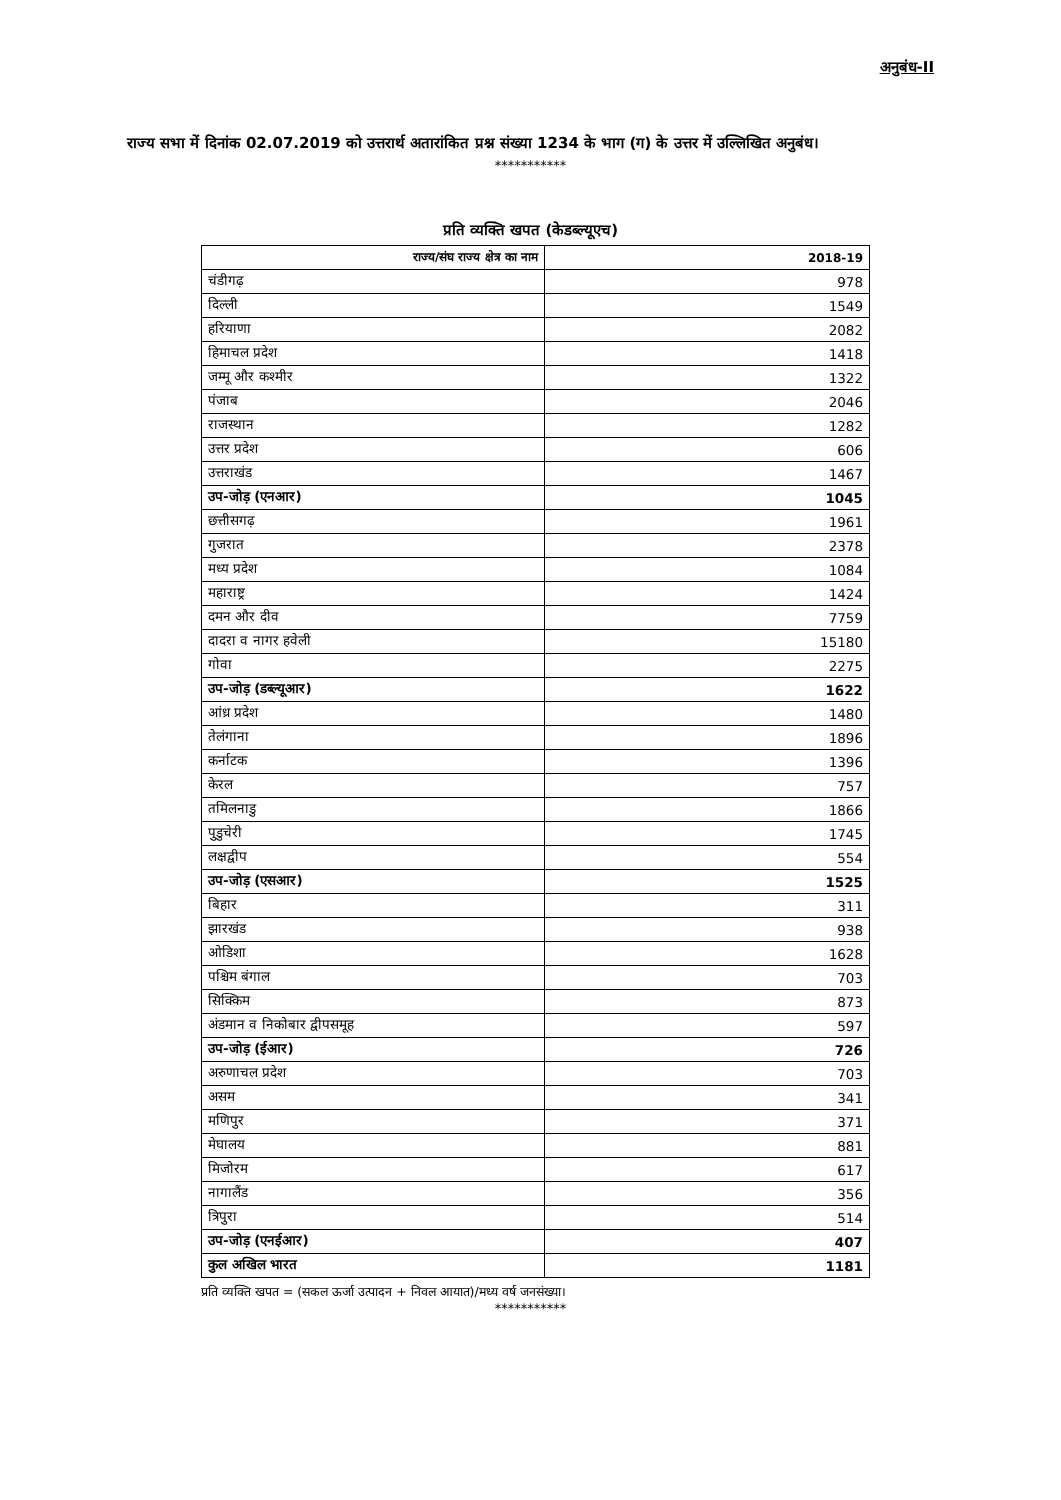अनुबंध-II
राज्य सभा में दिनांक 02.07.2019 को उत्तरार्थ अतारांकित प्रश्न संख्या 1234 के भाग (ग) के उत्तर में उल्लिखित अनुबंध।
***********
प्रति व्यक्ति खपत (केडब्ल्यूएच)
| राज्य/संघ राज्य क्षेत्र का नाम | 2018-19 |
| --- | --- |
| चंडीगढ़ | 978 |
| दिल्ली | 1549 |
| हरियाणा | 2082 |
| हिमाचल प्रदेश | 1418 |
| जम्मू और कश्मीर | 1322 |
| पंजाब | 2046 |
| राजस्थान | 1282 |
| उत्तर प्रदेश | 606 |
| उत्तराखंड | 1467 |
| उप-जोड़ (एनआर) | 1045 |
| छत्तीसगढ़ | 1961 |
| गुजरात | 2378 |
| मध्य प्रदेश | 1084 |
| महाराष्ट्र | 1424 |
| दमन और दीव | 7759 |
| दादरा व नागर हवेली | 15180 |
| गोवा | 2275 |
| उप-जोड़ (डब्ल्यूआर) | 1622 |
| आंध्र प्रदेश | 1480 |
| तेलंगाना | 1896 |
| कर्नाटक | 1396 |
| केरल | 757 |
| तमिलनाडु | 1866 |
| पुडुचेरी | 1745 |
| लक्षद्वीप | 554 |
| उप-जोड़ (एसआर) | 1525 |
| बिहार | 311 |
| झारखंड | 938 |
| ओडिशा | 1628 |
| पश्चिम बंगाल | 703 |
| सिक्किम | 873 |
| अंडमान व निकोबार द्वीपसमूह | 597 |
| उप-जोड़ (ईआर) | 726 |
| अरुणाचल प्रदेश | 703 |
| असम | 341 |
| मणिपुर | 371 |
| मेघालय | 881 |
| मिजोरम | 617 |
| नागालैंड | 356 |
| त्रिपुरा | 514 |
| उप-जोड़ (एनईआर) | 407 |
| कुल अखिल भारत | 1181 |
प्रति व्यक्ति खपत = (सकल ऊर्जा उत्पादन + निवल आयात)/मध्य वर्ष जनसंख्या।
***********